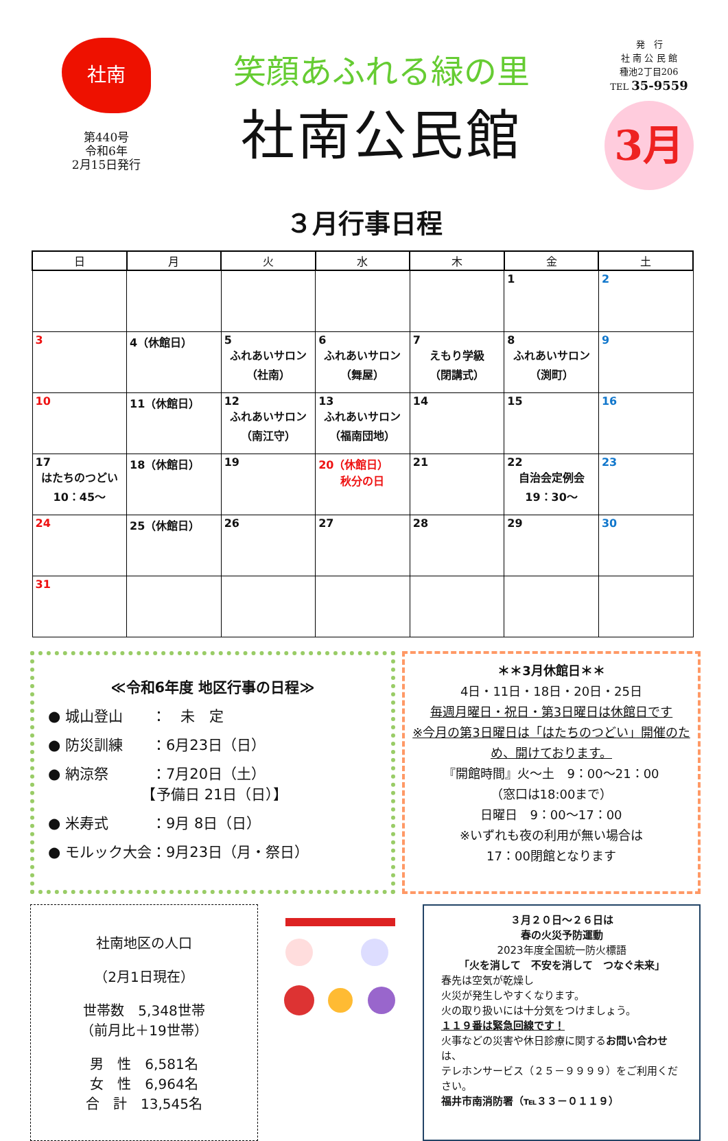社南
第440号
令和6年
2月15日発行
笑顔あふれる緑の里
社南公民館
発　行
社 南 公 民 館
種池2丁目206
TEL 35-9559
3月
３月行事日程
| 日 | 月 | 火 | 水 | 木 | 金 | 土 |
| --- | --- | --- | --- | --- | --- | --- |
| | | | | | 1 | 2 |
| 3 | 4（休館日） | 5 ふれあいサロン （社南） | 6 ふれあいサロン （舞屋） | 7 えもり学級 （閉講式） | 8 ふれあいサロン （渕町） | 9 |
| 10 | 11（休館日） | 12 ふれあいサロン （南江守） | 13 ふれあいサロン （福南団地） | 14 | 15 | 16 |
| 17 はたちのつどい 10：45～ | 18（休館日） | 19 | 20（休館日） 秋分の日 | 21 | 22 自治会定例会 19：30～ | 23 |
| 24 | 25（休館日） | 26 | 27 | 28 | 29 | 30 |
| 31 | | | | | | |
≪令和6年度 地区行事の日程≫
● 城山登山　　：　未　定
● 防災訓練　　：6月23日（日）
● 納涼祭　　　：7月20日（土）
　　　　　　　【予備日 21日（日）】
● 米寿式　　　：9月 8日（日）
● モルック大会：9月23日（月・祭日）
＊＊3月休館日＊＊
4日・11日・18日・20日・25日
毎週月曜日・祝日・第3日曜日は休館日です
※今月の第3日曜日は「はたちのつどい」開催のため、開けております。
『開館時間』火～土　9：00～21：00
（窓口は18:00まで）
日曜日　9：00～17：00
※いずれも夜の利用が無い場合は
17：00閉館となります
社南地区の人口
（2月1日現在）
世帯数　5,348世帯
（前月比＋19世帯）
男　性　6,581名
女　性　6,964名
合　計　13,545名
３月２０日～２６日は
春の火災予防運動
2023年度全国統一防火標語
「火を消して　不安を消して　つなぐ未来」
春先は空気が乾燥し
火災が発生しやすくなります。
火の取り扱いには十分気をつけましょう。
１１９番は緊急回線です！
火事などの災害や休日診療に関するお問い合わせは、
テレホンサービス（２５－９９９９）をご利用ください。
福井市南消防署（℡３３－０１１９）